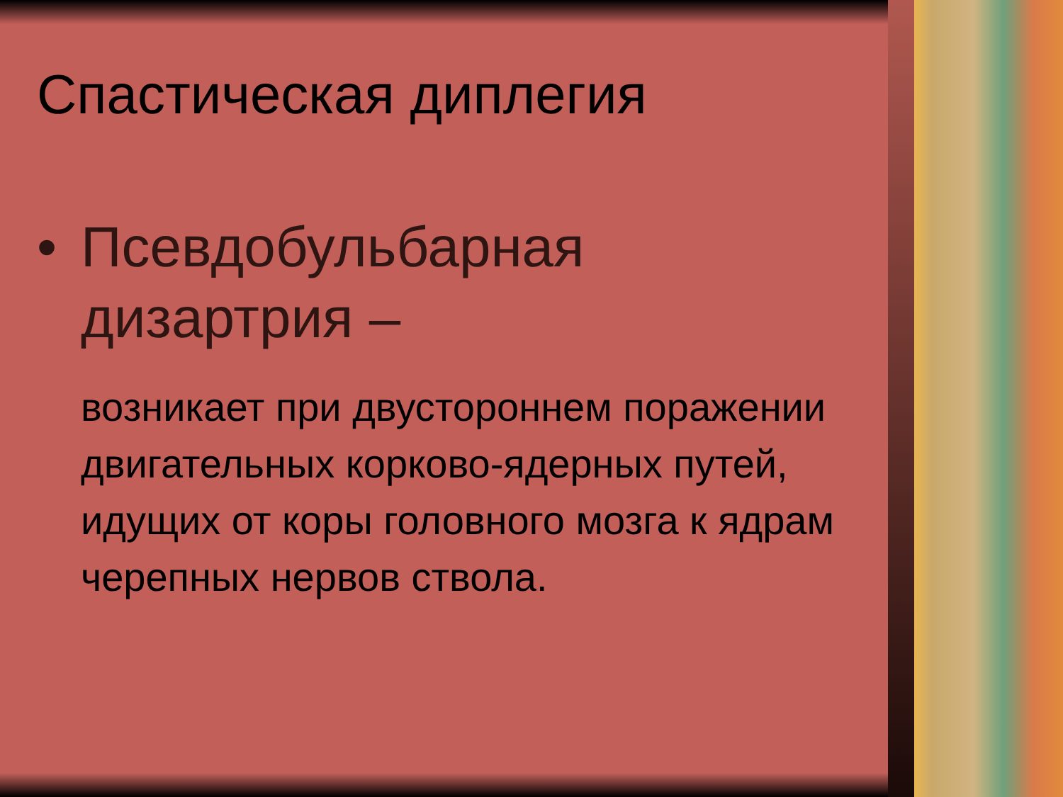Спастическая диплегия
• Псевдобульбарная
дизартрия –
возникает при двустороннем поражении двигательных корково-ядерных путей, идущих от коры головного мозга к ядрам черепных нервов ствола.